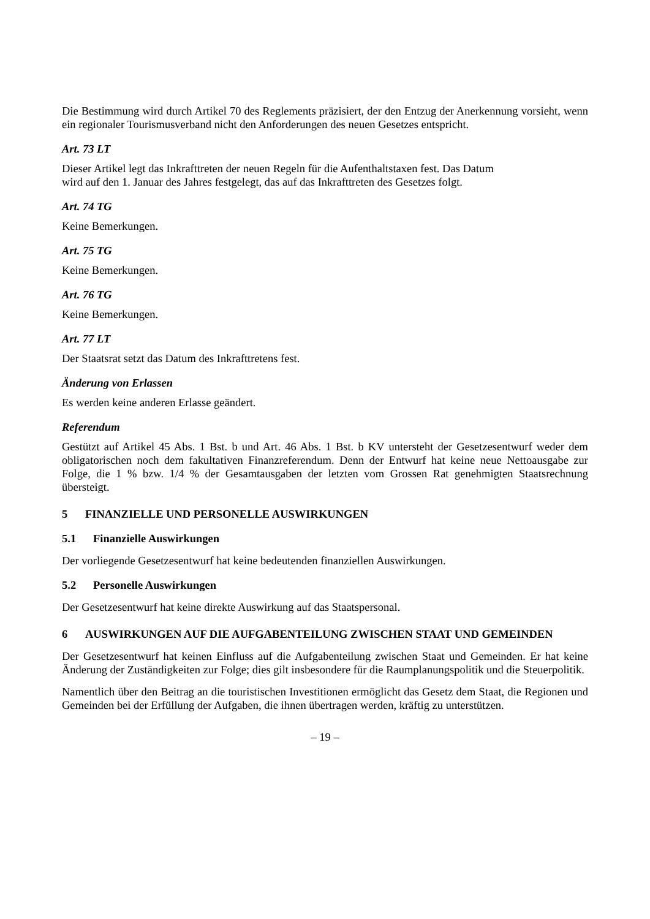Die Bestimmung wird durch Artikel 70 des Reglements präzisiert, der den Entzug der Anerkennung vorsieht, wenn ein regionaler Tourismusverband nicht den Anforderungen des neuen Gesetzes entspricht.
Art. 73 LT
Dieser Artikel legt das Inkrafttreten der neuen Regeln für die Aufenthaltstaxen fest. Das Datum
wird auf den 1. Januar des Jahres festgelegt, das auf das Inkrafttreten des Gesetzes folgt.
Art. 74 TG
Keine Bemerkungen.
Art. 75 TG
Keine Bemerkungen.
Art. 76 TG
Keine Bemerkungen.
Art. 77 LT
Der Staatsrat setzt das Datum des Inkrafttretens fest.
Änderung von Erlassen
Es werden keine anderen Erlasse geändert.
Referendum
Gestützt auf Artikel 45 Abs. 1 Bst. b und Art. 46 Abs. 1 Bst. b KV untersteht der Gesetzesentwurf weder dem obligatorischen noch dem fakultativen Finanzreferendum. Denn der Entwurf hat keine neue Nettoausgabe zur Folge, die 1 % bzw. 1/4 % der Gesamtausgaben der letzten vom Grossen Rat genehmigten Staatsrechnung übersteigt.
5 FINANZIELLE UND PERSONELLE AUSWIRKUNGEN
5.1 Finanzielle Auswirkungen
Der vorliegende Gesetzesentwurf hat keine bedeutenden finanziellen Auswirkungen.
5.2 Personelle Auswirkungen
Der Gesetzesentwurf hat keine direkte Auswirkung auf das Staatspersonal.
6 AUSWIRKUNGEN AUF DIE AUFGABENTEILUNG ZWISCHEN STAAT UND GEMEINDEN
Der Gesetzesentwurf hat keinen Einfluss auf die Aufgabenteilung zwischen Staat und Gemeinden. Er hat keine Änderung der Zuständigkeiten zur Folge; dies gilt insbesondere für die Raumplanungspolitik und die Steuerpolitik.
Namentlich über den Beitrag an die touristischen Investitionen ermöglicht das Gesetz dem Staat, die Regionen und Gemeinden bei der Erfüllung der Aufgaben, die ihnen übertragen werden, kräftig zu unterstützen.
– 19 –